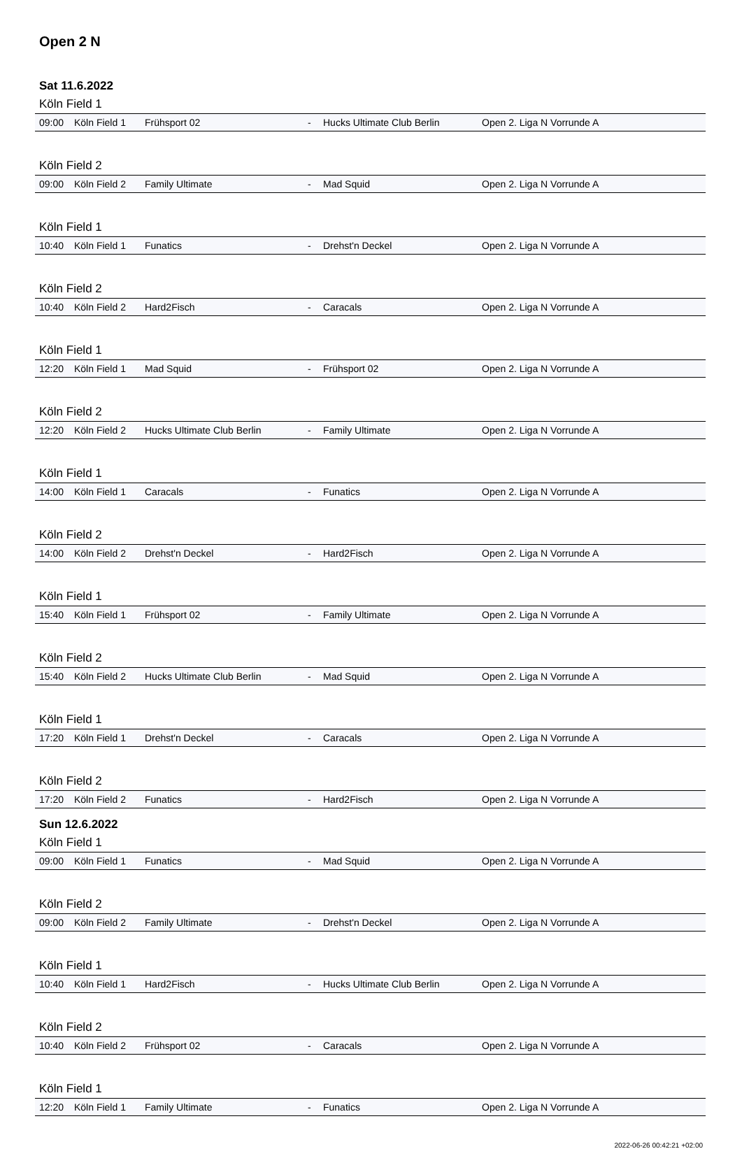Open 2 N
Sat 11.6.2022
Köln Field 1
| 09:00 | Köln Field 1 | Frühsport 02 | - | Hucks Ultimate Club Berlin | Open 2. Liga N Vorrunde A |
Köln Field 2
| 09:00 | Köln Field 2 | Family Ultimate | - | Mad Squid | Open 2. Liga N Vorrunde A |
Köln Field 1
| 10:40 | Köln Field 1 | Funatics | - | Drehst'n Deckel | Open 2. Liga N Vorrunde A |
Köln Field 2
| 10:40 | Köln Field 2 | Hard2Fisch | - | Caracals | Open 2. Liga N Vorrunde A |
Köln Field 1
| 12:20 | Köln Field 1 | Mad Squid | - | Frühsport 02 | Open 2. Liga N Vorrunde A |
Köln Field 2
| 12:20 | Köln Field 2 | Hucks Ultimate Club Berlin | - | Family Ultimate | Open 2. Liga N Vorrunde A |
Köln Field 1
| 14:00 | Köln Field 1 | Caracals | - | Funatics | Open 2. Liga N Vorrunde A |
Köln Field 2
| 14:00 | Köln Field 2 | Drehst'n Deckel | - | Hard2Fisch | Open 2. Liga N Vorrunde A |
Köln Field 1
| 15:40 | Köln Field 1 | Frühsport 02 | - | Family Ultimate | Open 2. Liga N Vorrunde A |
Köln Field 2
| 15:40 | Köln Field 2 | Hucks Ultimate Club Berlin | - | Mad Squid | Open 2. Liga N Vorrunde A |
Köln Field 1
| 17:20 | Köln Field 1 | Drehst'n Deckel | - | Caracals | Open 2. Liga N Vorrunde A |
Köln Field 2
| 17:20 | Köln Field 2 | Funatics | - | Hard2Fisch | Open 2. Liga N Vorrunde A |
Sun 12.6.2022
Köln Field 1
| 09:00 | Köln Field 1 | Funatics | - | Mad Squid | Open 2. Liga N Vorrunde A |
Köln Field 2
| 09:00 | Köln Field 2 | Family Ultimate | - | Drehst'n Deckel | Open 2. Liga N Vorrunde A |
Köln Field 1
| 10:40 | Köln Field 1 | Hard2Fisch | - | Hucks Ultimate Club Berlin | Open 2. Liga N Vorrunde A |
Köln Field 2
| 10:40 | Köln Field 2 | Frühsport 02 | - | Caracals | Open 2. Liga N Vorrunde A |
Köln Field 1
| 12:20 | Köln Field 1 | Family Ultimate | - | Funatics | Open 2. Liga N Vorrunde A |
2022-06-26 00:42:21 +02:00